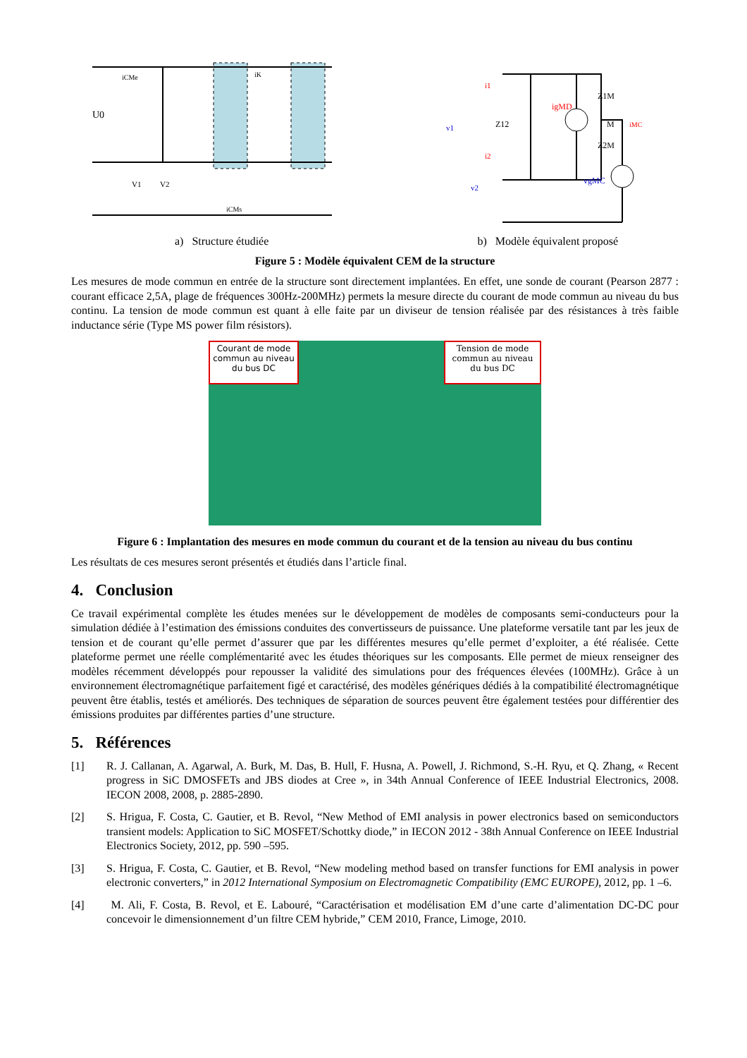U0
V1
V2
iK
iCMs
iCMe
v1
Z12
Z1M
Z2M
M
igMD
iMC
vgMC
i1
i2
v2
a) Structure étudiée b) Modèle équivalent proposé
Figure 5 : Modèle équivalent CEM de la structure
Les mesures de mode commun en entrée de la structure sont directement implantées. En effet, une sonde de courant (Pearson 2877 : courant efficace 2,5A, plage de fréquences 300Hz-200MHz) permets la mesure directe du courant de mode commun au niveau du bus continu. La tension de mode commun est quant à elle faite par un diviseur de tension réalisée par des résistances à très faible inductance série (Type MS power film résistors).
Courant de mode commun au niveau du bus DC
Tension de mode commun au niveau du bus DC
Figure 6 : Implantation des mesures en mode commun du courant et de la tension au niveau du bus continu
Les résultats de ces mesures seront présentés et étudiés dans l’article final.
4. Conclusion
Ce travail expérimental complète les études menées sur le développement de modèles de composants semi-conducteurs pour la simulation dédiée à l’estimation des émissions conduites des convertisseurs de puissance. Une plateforme versatile tant par les jeux de tension et de courant qu’elle permet d’assurer que par les différentes mesures qu’elle permet d’exploiter, a été réalisée. Cette plateforme permet une réelle complémentarité avec les études théoriques sur les composants. Elle permet de mieux renseigner des modèles récemment développés pour repousser la validité des simulations pour des fréquences élevées (100MHz). Grâce à un environnement électromagnétique parfaitement figé et caractérisé, des modèles génériques dédiés à la compatibilité électromagnétique peuvent être établis, testés et améliorés. Des techniques de séparation de sources peuvent être également testées pour différentier des émissions produites par différentes parties d’une structure.
5. Références
[1] R. J. Callanan, A. Agarwal, A. Burk, M. Das, B. Hull, F. Husna, A. Powell, J. Richmond, S.-H. Ryu, et Q. Zhang, « Recent progress in SiC DMOSFETs and JBS diodes at Cree », in 34th Annual Conference of IEEE Industrial Electronics, 2008. IECON 2008, 2008, p. 2885-2890.
[2] S. Hrigua, F. Costa, C. Gautier, et B. Revol, “New Method of EMI analysis in power electronics based on semiconductors transient models: Application to SiC MOSFET/Schottky diode,” in IECON 2012 - 38th Annual Conference on IEEE Industrial Electronics Society, 2012, pp. 590 –595.
[3] S. Hrigua, F. Costa, C. Gautier, et B. Revol, “New modeling method based on transfer functions for EMI analysis in power electronic converters,” in 2012 International Symposium on Electromagnetic Compatibility (EMC EUROPE), 2012, pp. 1 –6.
[4] M. Ali, F. Costa, B. Revol, et E. Labouré, “Caractérisation et modélisation EM d’une carte d’alimentation DC-DC pour concevoir le dimensionnement d’un filtre CEM hybride,” CEM 2010, France, Limoge, 2010.